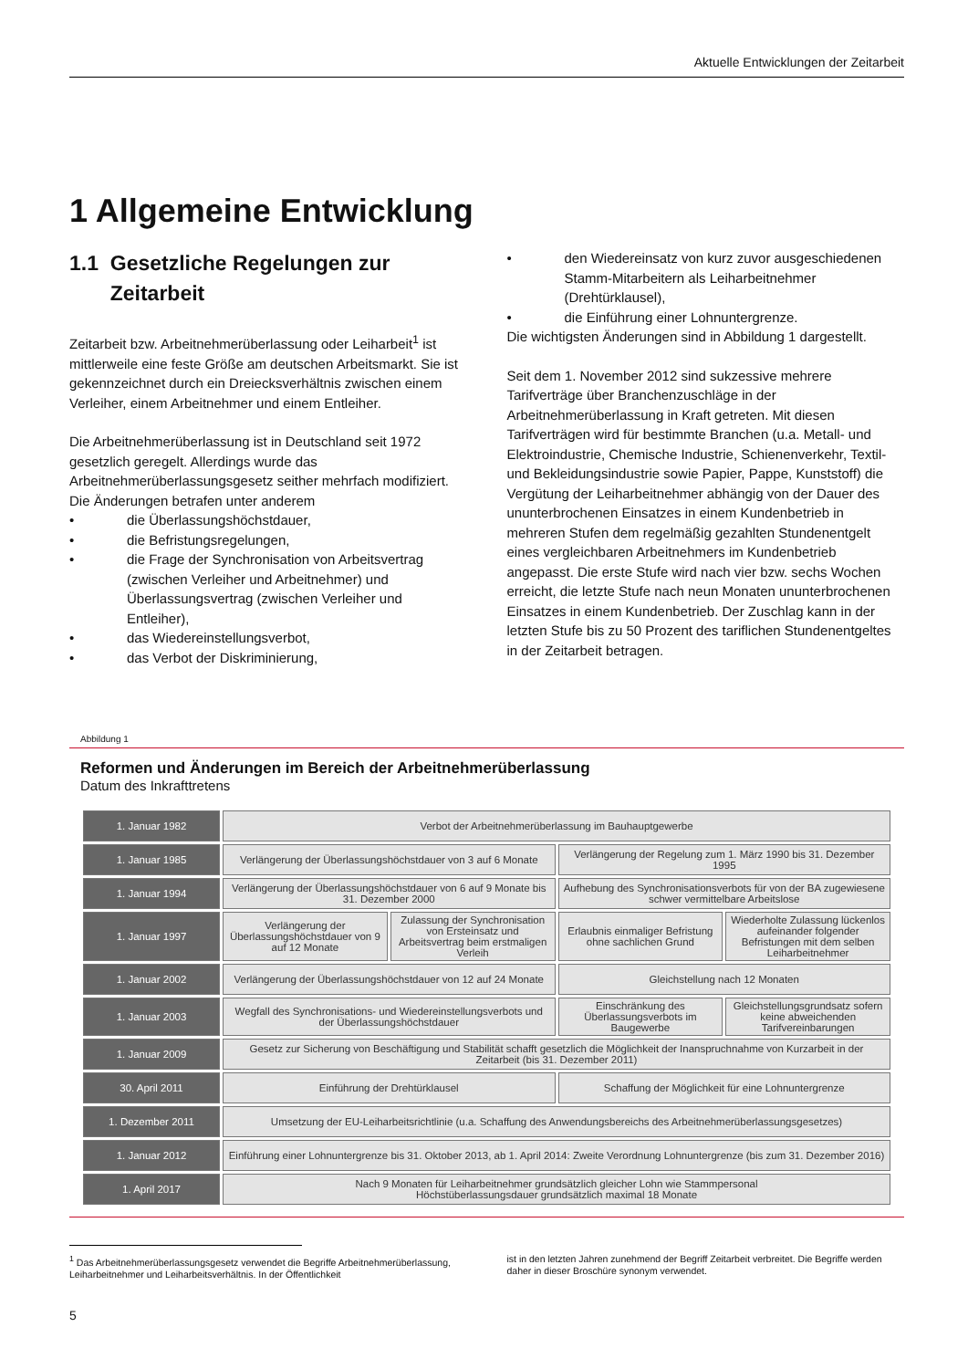Aktuelle Entwicklungen der Zeitarbeit
1 Allgemeine Entwicklung
1.1 Gesetzliche Regelungen zur
Zeitarbeit
Zeitarbeit bzw. Arbeitnehmerüberlassung oder Leiharbeit<sup>1</sup> ist mittlerweile eine feste Größe am deutschen Arbeitsmarkt. Sie ist gekennzeichnet durch ein Dreiecksverhältnis zwischen einem Verleiher, einem Arbeitnehmer und einem Entleiher.
Die Arbeitnehmerüberlassung ist in Deutschland seit 1972 gesetzlich geregelt. Allerdings wurde das Arbeitnehmerüberlassungsgesetz seither mehrfach modifiziert. Die Änderungen betrafen unter anderem
• die Überlassungshöchstdauer,
• die Befristungsregelungen,
• die Frage der Synchronisation von Arbeitsvertrag (zwischen Verleiher und Arbeitnehmer) und Überlassungsvertrag (zwischen Verleiher und Entleiher),
• das Wiedereinstellungsverbot,
• das Verbot der Diskriminierung,
• den Wiedereinsatz von kurz zuvor ausgeschiedenen Stamm-Mitarbeitern als Leiharbeitnehmer (Drehtürklausel),
• die Einführung einer Lohnuntergrenze.
Die wichtigsten Änderungen sind in Abbildung 1 dargestellt.
Seit dem 1. November 2012 sind sukzessive mehrere Tarifverträge über Branchenzuschläge in der Arbeitnehmerüberlassung in Kraft getreten. Mit diesen Tarifverträgen wird für bestimmte Branchen (u.a. Metall- und Elektroindustrie, Chemische Industrie, Schienenverkehr, Textil- und Bekleidungsindustrie sowie Papier, Pappe, Kunststoff) die Vergütung der Leiharbeitnehmer abhängig von der Dauer des ununterbrochenen Einsatzes in einem Kundenbetrieb in mehreren Stufen dem regelmäßig gezahlten Stundenentgelt eines vergleichbaren Arbeitnehmers im Kundenbetrieb angepasst. Die erste Stufe wird nach vier bzw. sechs Wochen erreicht, die letzte Stufe nach neun Monaten ununterbrochenen Einsatzes in einem Kundenbetrieb. Der Zuschlag kann in der letzten Stufe bis zu 50 Prozent des tariflichen Stundenentgeltes in der Zeitarbeit betragen.
Abbildung 1
Reformen und Änderungen im Bereich der Arbeitnehmerüberlassung
Datum des Inkrafttretens
| 1. Januar 1982 | Verbot der Arbeitnehmerüberlassung im Bauhauptgewerbe | | | |
| 1. Januar 1985 | Verlängerung der Überlassungshöchstdauer von 3 auf 6 Monate | | Verlängerung der Regelung zum 1. März 1990 bis 31. Dezember 1995 | |
| 1. Januar 1994 | Verlängerung der Überlassungshöchstdauer von 6 auf 9 Monate bis 31. Dezember 2000 | | Aufhebung des Synchronisationsverbots für von der BA zugewiesene schwer vermittelbare Arbeitslose | |
| 1. Januar 1997 | Verlängerung der Überlassungshöchstdauer von 9 auf 12 Monate | Zulassung der Synchronisation von Ersteinsatz und Arbeitsvertrag beim erstmaligen Verleih | Erlaubnis einmaliger Befristung ohne sachlichen Grund | Wiederholte Zulassung lückenlos aufeinander folgender Befristungen mit dem selben Leiharbeitnehmer |
| 1. Januar 2002 | Verlängerung der Überlassungshöchstdauer von 12 auf 24 Monate | | Gleichstellung nach 12 Monaten | |
| 1. Januar 2003 | Wegfall des Synchronisations- und Wiedereinstellungsverbots und der Überlassungshöchstdauer | | Einschränkung des Überlassungsverbots im Baugewerbe | Gleichstellungsgrundsatz sofern keine abweichenden Tarifvereinbarungen |
| 1. Januar 2009 | Gesetz zur Sicherung von Beschäftigung und Stabilität schafft gesetzlich die Möglichkeit der Inanspruchnahme von Kurzarbeit in der Zeitarbeit (bis 31. Dezember 2011) | | | |
| 30. April 2011 | Einführung der Drehtürklausel | | Schaffung der Möglichkeit für eine Lohnuntergrenze | |
| 1. Dezember 2011 | Umsetzung der EU-Leiharbeitsrichtlinie (u.a. Schaffung des Anwendungsbereichs des Arbeitnehmerüberlassungsgesetzes) | | | |
| 1. Januar 2012 | Einführung einer Lohnuntergrenze bis 31. Oktober 2013, ab 1. April 2014: Zweite Verordnung Lohnuntergrenze (bis zum 31. Dezember 2016) | | | |
| 1. April 2017 | Nach 9 Monaten für Leiharbeitnehmer grundsätzlich gleicher Lohn wie Stammpersonal Höchstüberlassungsdauer grundsätzlich maximal 18 Monate | | | |
<sup>1</sup> Das Arbeitnehmerüberlassungsgesetz verwendet die Begriffe Arbeitnehmerüberlassung, Leiharbeitnehmer und Leiharbeitsverhältnis. In der Öffentlichkeit
ist in den letzten Jahren zunehmend der Begriff Zeitarbeit verbreitet. Die Begriffe werden daher in dieser Broschüre synonym verwendet.
5